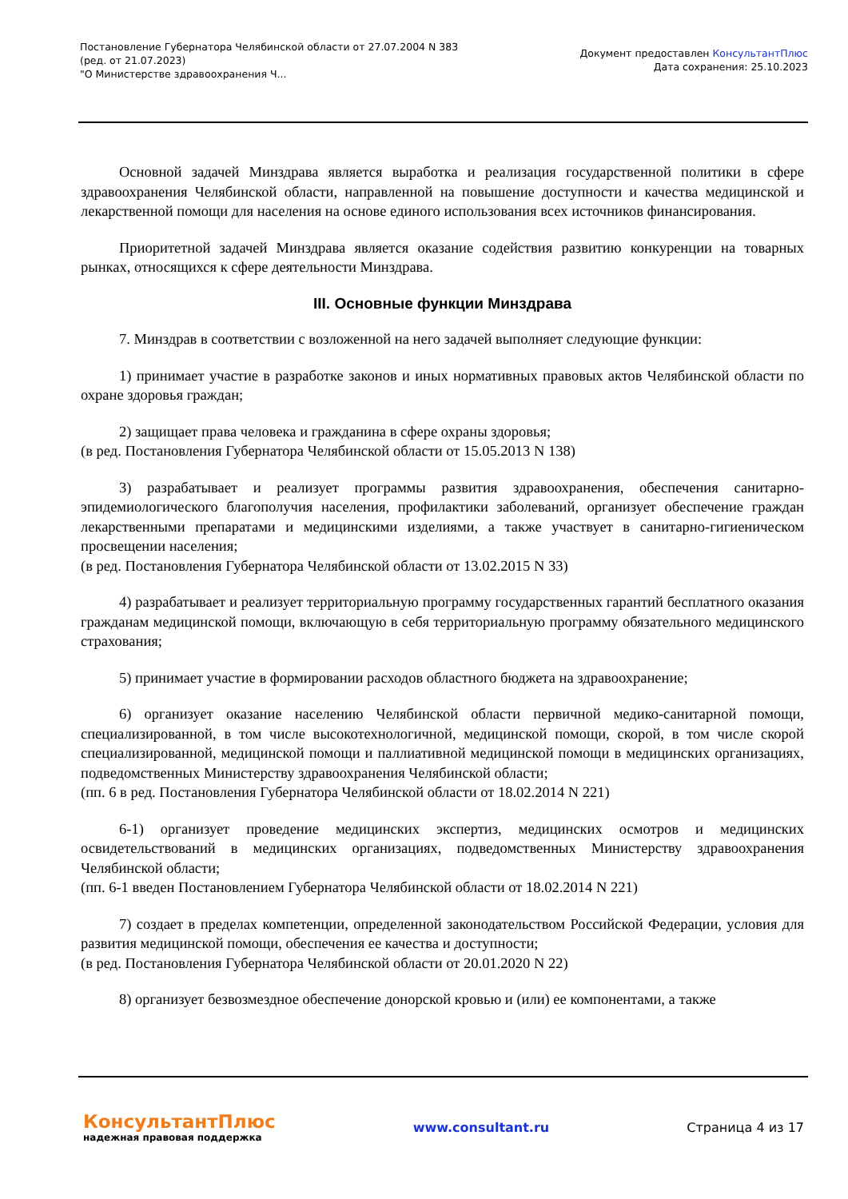Постановление Губернатора Челябинской области от 27.07.2004 N 383
(ред. от 21.07.2023)
"О Министерстве здравоохранения Ч...
Документ предоставлен КонсультантПлюс
Дата сохранения: 25.10.2023
Основной задачей Минздрава является выработка и реализация государственной политики в сфере здравоохранения Челябинской области, направленной на повышение доступности и качества медицинской и лекарственной помощи для населения на основе единого использования всех источников финансирования.
Приоритетной задачей Минздрава является оказание содействия развитию конкуренции на товарных рынках, относящихся к сфере деятельности Минздрава.
III. Основные функции Минздрава
7. Минздрав в соответствии с возложенной на него задачей выполняет следующие функции:
1) принимает участие в разработке законов и иных нормативных правовых актов Челябинской области по охране здоровья граждан;
2) защищает права человека и гражданина в сфере охраны здоровья;
(в ред. Постановления Губернатора Челябинской области от 15.05.2013 N 138)
3) разрабатывает и реализует программы развития здравоохранения, обеспечения санитарно-эпидемиологического благополучия населения, профилактики заболеваний, организует обеспечение граждан лекарственными препаратами и медицинскими изделиями, а также участвует в санитарно-гигиеническом просвещении населения;
(в ред. Постановления Губернатора Челябинской области от 13.02.2015 N 33)
4) разрабатывает и реализует территориальную программу государственных гарантий бесплатного оказания гражданам медицинской помощи, включающую в себя территориальную программу обязательного медицинского страхования;
5) принимает участие в формировании расходов областного бюджета на здравоохранение;
6) организует оказание населению Челябинской области первичной медико-санитарной помощи, специализированной, в том числе высокотехнологичной, медицинской помощи, скорой, в том числе скорой специализированной, медицинской помощи и паллиативной медицинской помощи в медицинских организациях, подведомственных Министерству здравоохранения Челябинской области;
(пп. 6 в ред. Постановления Губернатора Челябинской области от 18.02.2014 N 221)
6-1) организует проведение медицинских экспертиз, медицинских осмотров и медицинских освидетельствований в медицинских организациях, подведомственных Министерству здравоохранения Челябинской области;
(пп. 6-1 введен Постановлением Губернатора Челябинской области от 18.02.2014 N 221)
7) создает в пределах компетенции, определенной законодательством Российской Федерации, условия для развития медицинской помощи, обеспечения ее качества и доступности;
(в ред. Постановления Губернатора Челябинской области от 20.01.2020 N 22)
8) организует безвозмездное обеспечение донорской кровью и (или) ее компонентами, а также
КонсультантПлюс
надежная правовая поддержка
www.consultant.ru Страница 4 из 17